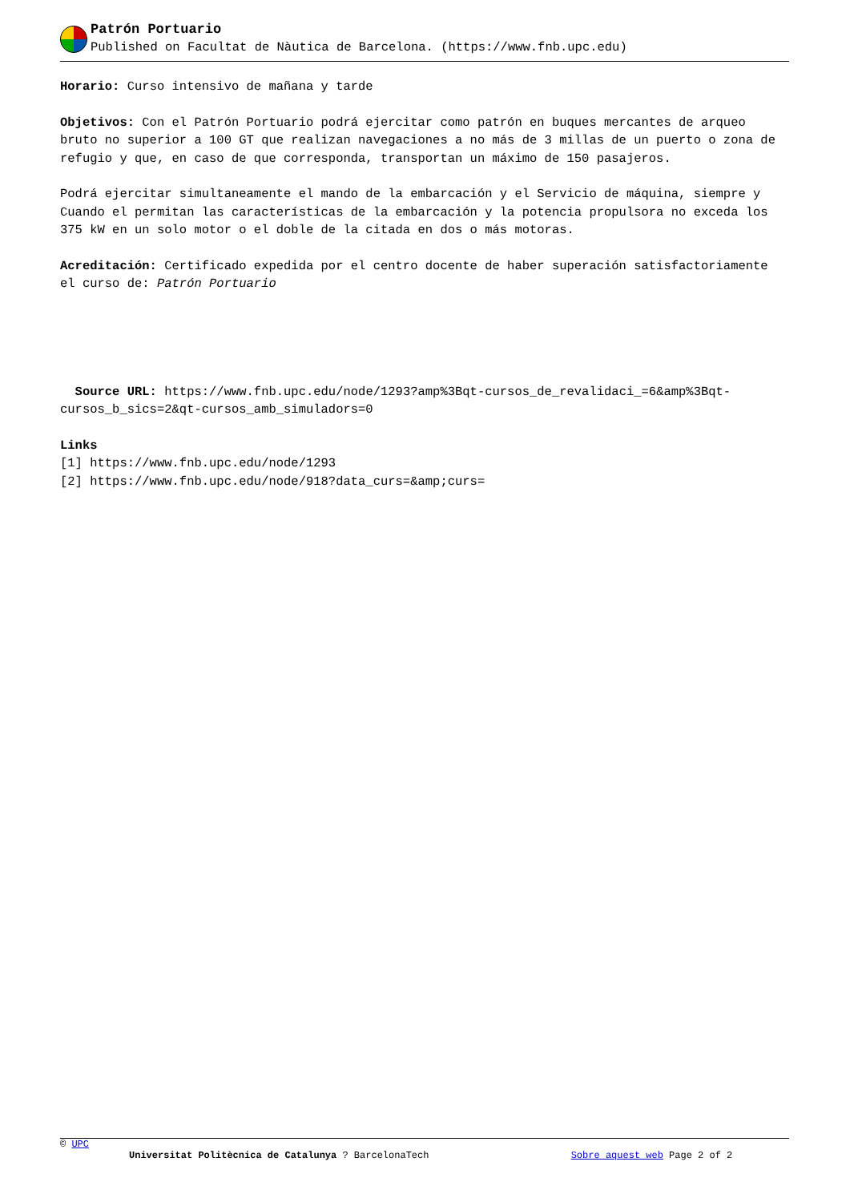Patrón Portuario
Published on Facultat de Nàutica de Barcelona. (https://www.fnb.upc.edu)
Horario: Curso intensivo de mañana y tarde
Objetivos: Con el Patrón Portuario podrá ejercitar como patrón en buques mercantes de arqueo bruto no superior a 100 GT que realizan navegaciones a no más de 3 millas de un puerto o zona de refugio y que, en caso de que corresponda, transportan un máximo de 150 pasajeros.
Podrá ejercitar simultaneamente el mando de la embarcación y el Servicio de máquina, siempre y Cuando el permitan las características de la embarcación y la potencia propulsora no exceda los 375 kW en un solo motor o el doble de la citada en dos o más motoras.
Acreditación: Certificado expedida por el centro docente de haber superación satisfactoriamente el curso de: Patrón Portuario
Source URL: https://www.fnb.upc.edu/node/1293?amp%3Bqt-cursos_de_revalidaci_=6&amp%3Bqt-cursos_b_sics=2&qt-cursos_amb_simuladors=0
Links
[1] https://www.fnb.upc.edu/node/1293
[2] https://www.fnb.upc.edu/node/918?data_curs=&amp;curs=
© UPC
Universitat Politècnica de Catalunya ? BarcelonaTech Sobre aquest web Page 2 of 2